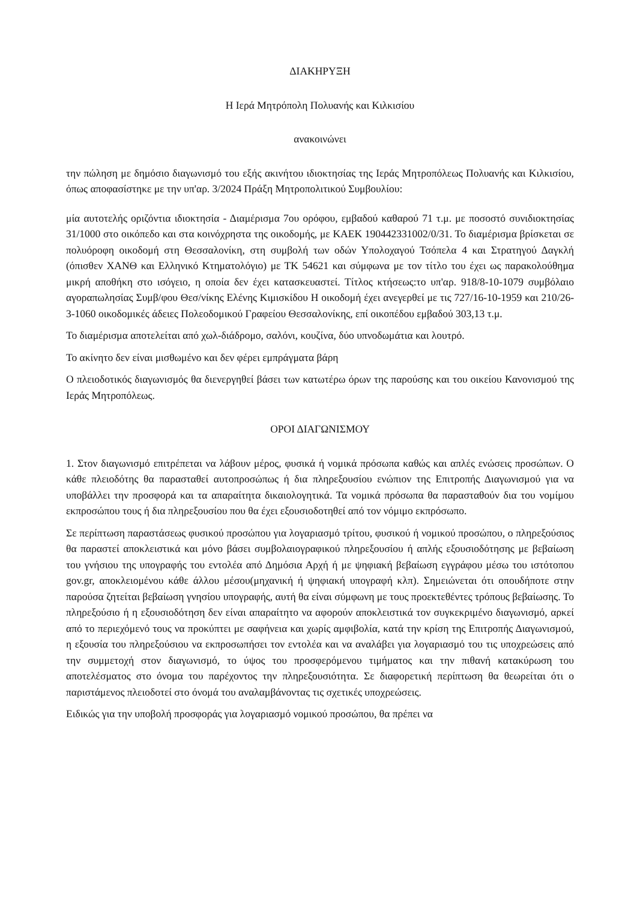ΔΙΑΚΗΡΥΞΗ
Η Ιερά Μητρόπολη Πολυανής και Κιλκισίου
ανακοινώνει
την πώληση με δημόσιο διαγωνισμό του εξής ακινήτου ιδιοκτησίας της Ιεράς Μητροπόλεως Πολυανής και Κιλκισίου, όπως αποφασίστηκε με την υπ'αρ. 3/2024 Πράξη Μητροπολιτικού Συμβουλίου:
μία αυτοτελής οριζόντια ιδιοκτησία - Διαμέρισμα 7ου ορόφου, εμβαδού καθαρού 71 τ.μ. με ποσοστό συνιδιοκτησίας 31/1000 στο οικόπεδο και στα κοινόχρηστα της οικοδομής, με ΚΑΕΚ 190442331002/0/31. Το διαμέρισμα βρίσκεται σε πολυόροφη οικοδομή στη Θεσσαλονίκη, στη συμβολή των οδών Υπολοχαγού Τσόπελα 4 και Στρατηγού Δαγκλή (όπισθεν ΧΑΝΘ και Ελληνικό Κτηματολόγιο) με ΤΚ 54621 και σύμφωνα με τον τίτλο του έχει ως παρακολούθημα μικρή αποθήκη στο ισόγειο, η οποία δεν έχει κατασκευαστεί. Τίτλος κτήσεως:το υπ'αρ. 918/8-10-1079 συμβόλαιο αγοραπωλησίας Συμβ/φου Θεσ/νίκης Ελένης Κιμισκίδου Η οικοδομή έχει ανεγερθεί με τις 727/16-10-1959 και 210/26-3-1060 οικοδομικές άδειες Πολεοδομικού Γραφείου Θεσσαλονίκης, επί οικοπέδου εμβαδού 303,13 τ.μ.
Το διαμέρισμα αποτελείται από χωλ-διάδρομο, σαλόνι, κουζίνα, δύο υπνοδωμάτια και λουτρό.
Το ακίνητο δεν είναι μισθωμένο και δεν φέρει εμπράγματα βάρη
Ο πλειοδοτικός διαγωνισμός θα διενεργηθεί βάσει των κατωτέρω όρων της παρούσης και του οικείου Κανονισμού της Ιεράς Μητροπόλεως.
ΟΡΟΙ ΔΙΑΓΩΝΙΣΜΟΥ
1. Στον διαγωνισμό επιτρέπεται να λάβουν μέρος, φυσικά ή νομικά πρόσωπα καθώς και απλές ενώσεις προσώπων. Ο κάθε πλειοδότης θα παρασταθεί αυτοπροσώπως ή δια πληρεξουσίου ενώπιον της Επιτροπής Διαγωνισμού για να υποβάλλει την προσφορά και τα απαραίτητα δικαιολογητικά. Τα νομικά πρόσωπα θα παρασταθούν δια του νομίμου εκπροσώπου τους ή δια πληρεξουσίου που θα έχει εξουσιοδοτηθεί από τον νόμιμο εκπρόσωπο.
Σε περίπτωση παραστάσεως φυσικού προσώπου για λογαριασμό τρίτου, φυσικού ή νομικού προσώπου, ο πληρεξούσιος θα παραστεί αποκλειστικά και μόνο βάσει συμβολαιογραφικού πληρεξουσίου ή απλής εξουσιοδότησης με βεβαίωση του γνήσιου της υπογραφής του εντολέα από Δημόσια Αρχή ή με ψηφιακή βεβαίωση εγγράφου μέσω του ιστότοπου gov.gr, αποκλειομένου κάθε άλλου μέσου(μηχανική ή ψηφιακή υπογραφή κλπ). Σημειώνεται ότι οπουδήποτε στην παρούσα ζητείται βεβαίωση γνησίου υπογραφής, αυτή θα είναι σύμφωνη με τους προεκτεθέντες τρόπους βεβαίωσης. Το πληρεξούσιο ή η εξουσιοδότηση δεν είναι απαραίτητο να αφορούν αποκλειστικά τον συγκεκριμένο διαγωνισμό, αρκεί από το περιεχόμενό τους να προκύπτει με σαφήνεια και χωρίς αμφιβολία, κατά την κρίση της Επιτροπής Διαγωνισμού, η εξουσία του πληρεξούσιου να εκπροσωπήσει τον εντολέα και να αναλάβει για λογαριασμό του τις υποχρεώσεις από την συμμετοχή στον διαγωνισμό, το ύψος του προσφερόμενου τιμήματος και την πιθανή κατακύρωση του αποτελέσματος στο όνομα του παρέχοντος την πληρεξουσιότητα. Σε διαφορετική περίπτωση θα θεωρείται ότι ο παριστάμενος πλειοδοτεί στο όνομά του αναλαμβάνοντας τις σχετικές υποχρεώσεις.
Ειδικώς για την υποβολή προσφοράς για λογαριασμό νομικού προσώπου, θα πρέπει να